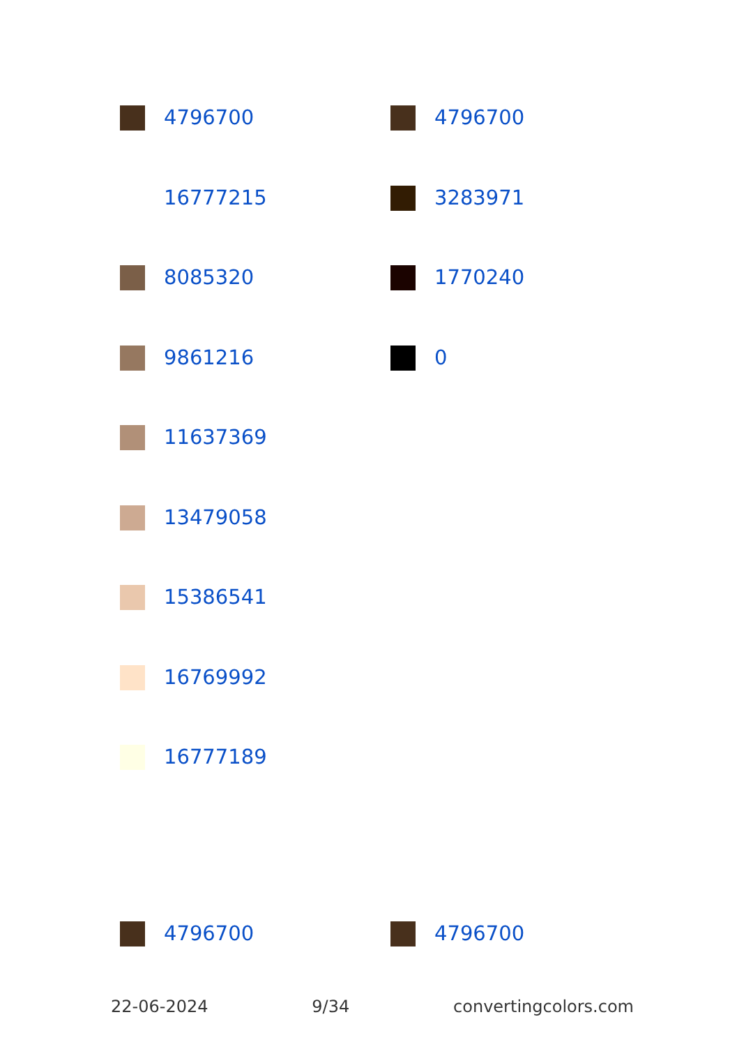4796700
16777215
8085320
9861216
11637369
13479058
15386541
16769992
16777189
4796700
3283971
1770240
0
4796700 4796700
22-06-2024 9/34 convertingcolors.com